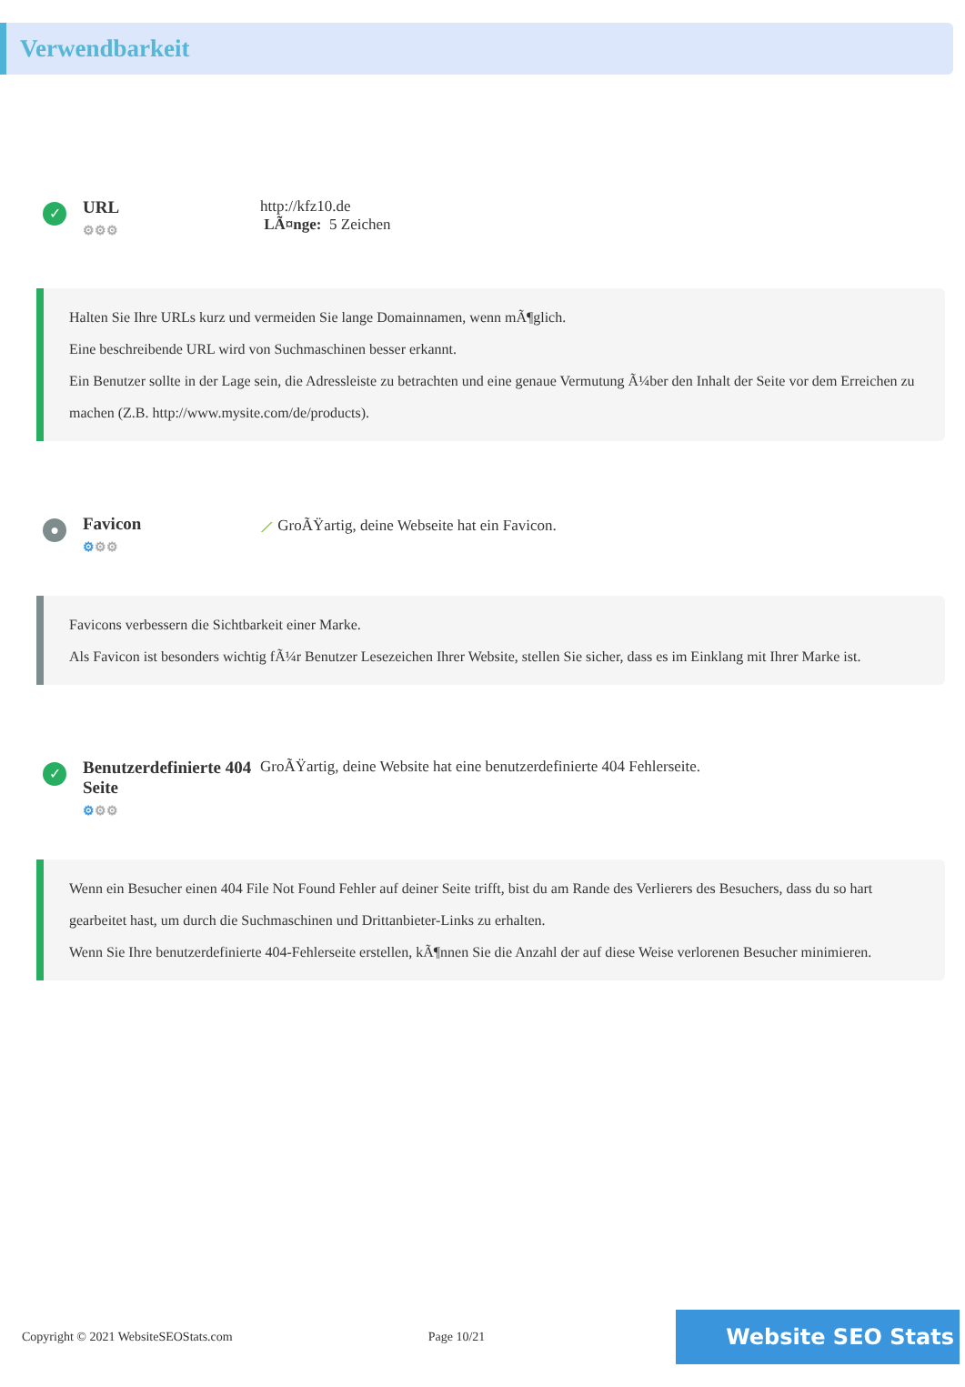Verwendbarkeit
✓
URL
⚙⚙⚙
http://kfz10.de
LÃ¤nge: 5 Zeichen
Halten Sie Ihre URLs kurz und vermeiden Sie lange Domainnamen, wenn mÃ¶glich.
Eine beschreibende URL wird von Suchmaschinen besser erkannt.
Ein Benutzer sollte in der Lage sein, die Adressleiste zu betrachten und eine genaue Vermutung Ã¼ber den Inhalt der Seite vor dem Erreichen zu machen (Z.B. http://www.mysite.com/de/products).
●
Favicon
⚙⚙⚙
⟋ GroÃŸartig, deine Webseite hat ein Favicon.
Favicons verbessern die Sichtbarkeit einer Marke.
Als Favicon ist besonders wichtig fÃ¼r Benutzer Lesezeichen Ihrer Website, stellen Sie sicher, dass es im Einklang mit Ihrer Marke ist.
✓
Benutzerdefinierte 404 Seite
⚙⚙⚙
GroÃŸartig, deine Website hat eine benutzerdefinierte 404 Fehlerseite.
Wenn ein Besucher einen 404 File Not Found Fehler auf deiner Seite trifft, bist du am Rande des Verlierers des Besuchers, dass du so hart gearbeitet hast, um durch die Suchmaschinen und Drittanbieter-Links zu erhalten.
Wenn Sie Ihre benutzerdefinierte 404-Fehlerseite erstellen, kÃ¶nnen Sie die Anzahl der auf diese Weise verlorenen Besucher minimieren.
Copyright © 2021 WebsiteSEOStats.com Page 10/21 Website SEO Stats